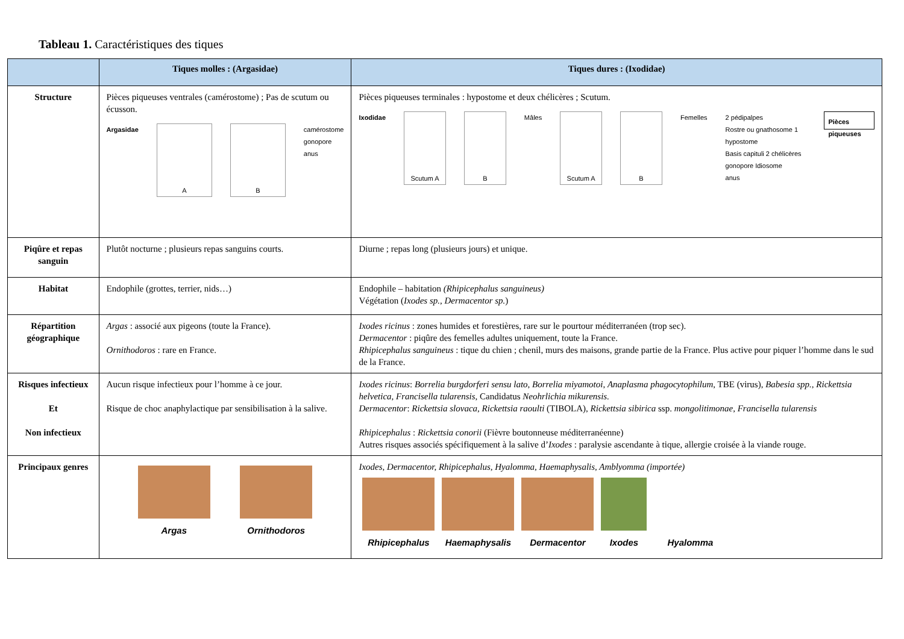Tableau 1. Caractéristiques des tiques
| | Tiques molles : (Argasidae) | Tiques dures : (Ixodidae) |
| --- | --- | --- |
| Structure | Pièces piqueuses ventrales (camérostome) ; Pas de scutum ou écusson. Argasidae A B camérostome gonopore anus | Pièces piqueuses terminales : hypostome et deux chélicères ; Scutum. Ixodidae Scutum A B Mâles Scutum A B Femelles 2 pédipalpes Rostre ou gnathosome 1 hypostome Basis capituli 2 chélicères gonopore Idiosome anus Pièces piqueuses |
| Piqûre et repas sanguin | Plutôt nocturne ; plusieurs repas sanguins courts. | Diurne ; repas long (plusieurs jours) et unique. |
| Habitat | Endophile (grottes, terrier, nids…) | Endophile – habitation (Rhipicephalus sanguineus) Végétation ( Ixodes sp., Dermacentor sp. ) |
| Répartition géographique | Argas : associé aux pigeons (toute la France). Ornithodoros : rare en France. | Ixodes ricinus : zones humides et forestières, rare sur le pourtour méditerranéen (trop sec). Dermacentor : piqûre des femelles adultes uniquement, toute la France. Rhipicephalus sanguineus : tique du chien ; chenil, murs des maisons, grande partie de la France. Plus active pour piquer l’homme dans le sud de la France. |
| Risques infectieux Et Non infectieux | Aucun risque infectieux pour l’homme à ce jour. Risque de choc anaphylactique par sensibilisation à la salive. | Ixodes ricinus : Borrelia burgdorferi sensu lato, Borrelia miyamotoi , Anaplasma phagocytophilum , TBE (virus), Babesia spp. , Rickettsia helvetica, Francisella tularensis, Candidatus Neohrlichia mikurensis. Dermacentor : Rickettsia slovaca, Rickettsia raoulti (TIBOLA), Rickettsia sibirica ssp. mongolitimonae, Francisella tularensis Rhipicephalus : Rickettsia conorii (Fièvre boutonneuse méditerranéenne) Autres risques associés spécifiquement à la salive d’ Ixodes : paralysie ascendante à tique, allergie croisée à la viande rouge. |
| Principaux genres | Argas Ornithodoros | Ixodes, Dermacentor, Rhipicephalus, Hyalomma, Haemaphysalis, Amblyomma (importée) Rhipicephalus Haemaphysalis Dermacentor Ixodes Hyalomma |